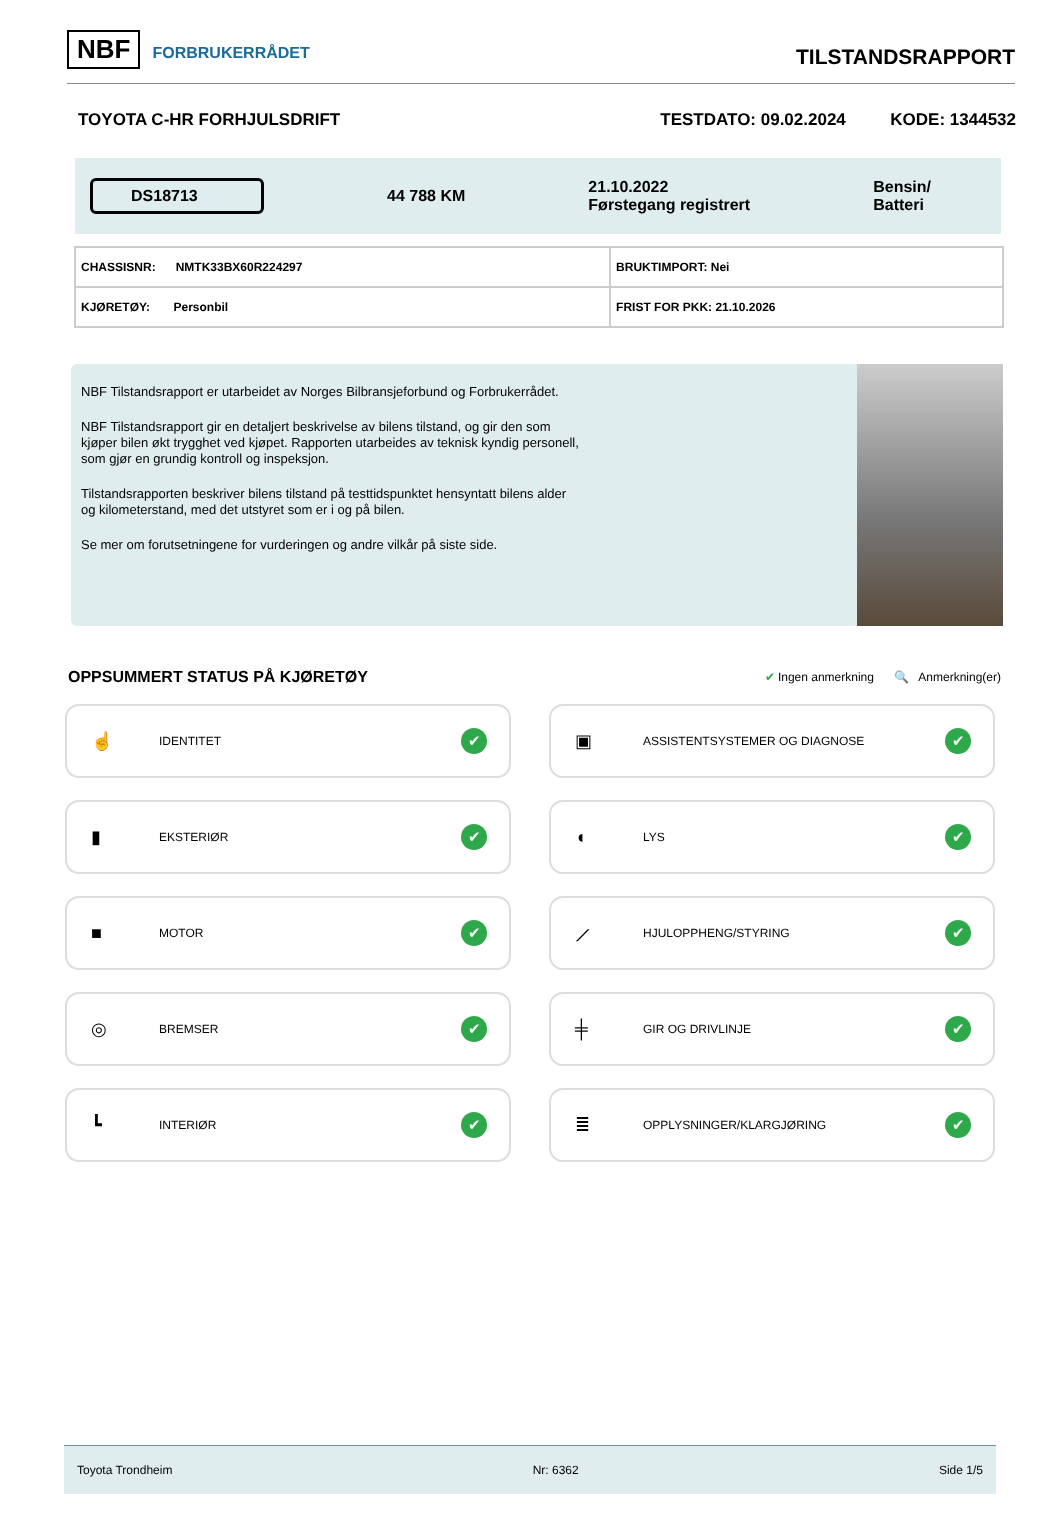NBF FORBRUKERRÅDET
TILSTANDSRAPPORT
TOYOTA C-HR FORHJULSDRIFT TESTDATO: 09.02.2024 KODE: 1344532
DS18713
44 788 KM
21.10.2022
Førstegang registrert
Bensin/
Batteri
| CHASSISNR: NMTK33BX60R224297 | BRUKTIMPORT: Nei |
| KJØRETØY: Personbil | FRIST FOR PKK: 21.10.2026 |
NBF Tilstandsrapport er utarbeidet av Norges Bilbransjeforbund og Forbrukerrådet.
NBF Tilstandsrapport gir en detaljert beskrivelse av bilens tilstand, og gir den som kjøper bilen økt trygghet ved kjøpet. Rapporten utarbeides av teknisk kyndig personell, som gjør en grundig kontroll og inspeksjon.
Tilstandsrapporten beskriver bilens tilstand på testtidspunktet hensyntatt bilens alder og kilometerstand, med det utstyret som er i og på bilen.
Se mer om forutsetningene for vurderingen og andre vilkår på siste side.
OPPSUMMERT STATUS PÅ KJØRETØY
✔ Ingen anmerkning 🔍 Anmerkning(er)
☝ IDENTITET ✔
▣ ASSISTENTSYSTEMER OG DIAGNOSE ✔
▮ EKSTERIØR ✔
◖ LYS ✔
■ MOTOR ✔
⟋ HJULOPPHENG/STYRING ✔
◎ BREMSER ✔
╪ GIR OG DRIVLINJE ✔
┗ INTERIØR ✔
≣ OPPLYSNINGER/KLARGJØRING ✔
Toyota Trondheim Nr: 6362 Side 1/5